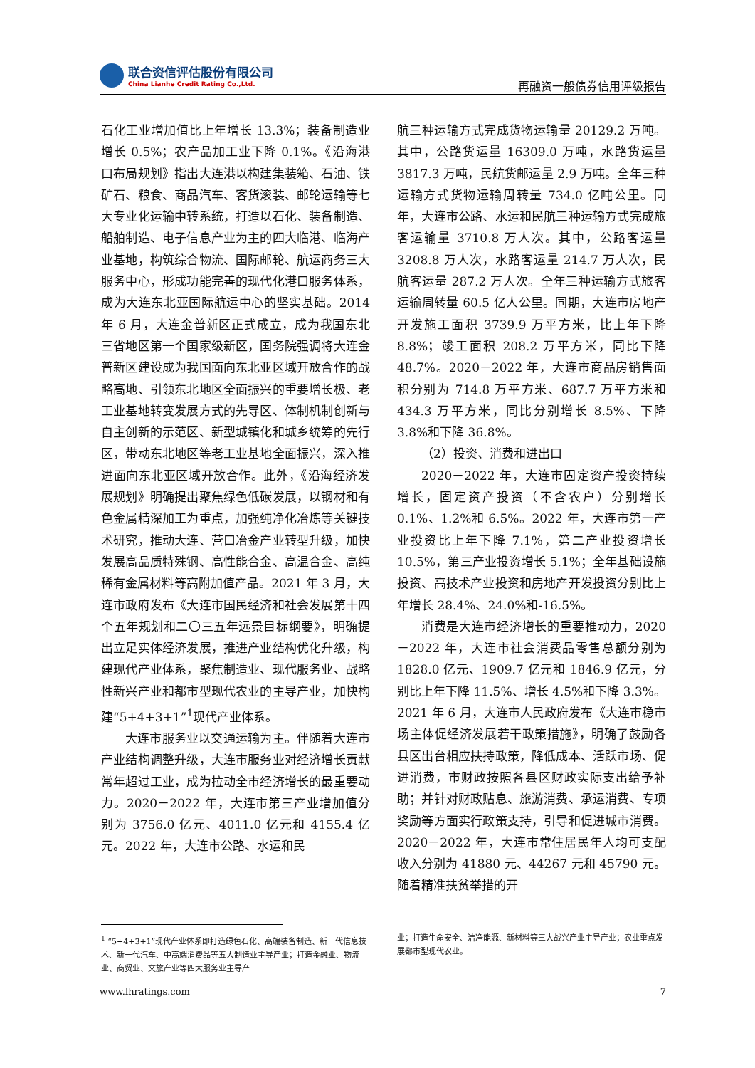联合资信评估股份有限公司
China Lianhe Credit Rating Co.,Ltd.
再融资一般债券信用评级报告
石化工业增加值比上年增长 13.3%；装备制造业增长 0.5%；农产品加工业下降 0.1%。《沿海港口布局规划》指出大连港以构建集装箱、石油、铁矿石、粮食、商品汽车、客货滚装、邮轮运输等七大专业化运输中转系统，打造以石化、装备制造、船舶制造、电子信息产业为主的四大临港、临海产业基地，构筑综合物流、国际邮轮、航运商务三大服务中心，形成功能完善的现代化港口服务体系，成为大连东北亚国际航运中心的坚实基础。2014 年 6 月，大连金普新区正式成立，成为我国东北三省地区第一个国家级新区，国务院强调将大连金普新区建设成为我国面向东北亚区域开放合作的战略高地、引领东北地区全面振兴的重要增长极、老工业基地转变发展方式的先导区、体制机制创新与自主创新的示范区、新型城镇化和城乡统筹的先行区，带动东北地区等老工业基地全面振兴，深入推进面向东北亚区域开放合作。此外，《沿海经济发展规划》明确提出聚焦绿色低碳发展，以钢材和有色金属精深加工为重点，加强纯净化冶炼等关键技术研究，推动大连、营口冶金产业转型升级，加快发展高品质特殊钢、高性能合金、高温合金、高纯稀有金属材料等高附加值产品。2021 年 3 月，大连市政府发布《大连市国民经济和社会发展第十四个五年规划和二〇三五年远景目标纲要》，明确提出立足实体经济发展，推进产业结构优化升级，构建现代产业体系，聚焦制造业、现代服务业、战略性新兴产业和都市型现代农业的主导产业，加快构建“5+4+3+1”<sup>1</sup>现代产业体系。
大连市服务业以交通运输为主。伴随着大连市产业结构调整升级，大连市服务业对经济增长贡献常年超过工业，成为拉动全市经济增长的最重要动力。2020－2022 年，大连市第三产业增加值分别为 3756.0 亿元、4011.0 亿元和 4155.4 亿元。2022 年，大连市公路、水运和民
航三种运输方式完成货物运输量 20129.2 万吨。其中，公路货运量 16309.0 万吨，水路货运量 3817.3 万吨，民航货邮运量 2.9 万吨。全年三种运输方式货物运输周转量 734.0 亿吨公里。同年，大连市公路、水运和民航三种运输方式完成旅客运输量 3710.8 万人次。其中，公路客运量 3208.8 万人次，水路客运量 214.7 万人次，民航客运量 287.2 万人次。全年三种运输方式旅客运输周转量 60.5 亿人公里。同期，大连市房地产开发施工面积 3739.9 万平方米，比上年下降 8.8%；竣工面积 208.2 万平方米，同比下降 48.7%。2020－2022 年，大连市商品房销售面积分别为 714.8 万平方米、687.7 万平方米和 434.3 万平方米，同比分别增长 8.5%、下降 3.8%和下降 36.8%。
（2）投资、消费和进出口
2020－2022 年，大连市固定资产投资持续增长，固定资产投资（不含农户）分别增长 0.1%、1.2%和 6.5%。2022 年，大连市第一产业投资比上年下降 7.1%，第二产业投资增长 10.5%，第三产业投资增长 5.1%；全年基础设施投资、高技术产业投资和房地产开发投资分别比上年增长 28.4%、24.0%和-16.5%。
消费是大连市经济增长的重要推动力，2020－2022 年，大连市社会消费品零售总额分别为 1828.0 亿元、1909.7 亿元和 1846.9 亿元，分别比上年下降 11.5%、增长 4.5%和下降 3.3%。2021 年 6 月，大连市人民政府发布《大连市稳市场主体促经济发展若干政策措施》，明确了鼓励各县区出台相应扶持政策，降低成本、活跃市场、促进消费，市财政按照各县区财政实际支出给予补助；并针对财政贴息、旅游消费、承运消费、专项奖励等方面实行政策支持，引导和促进城市消费。2020－2022 年，大连市常住居民年人均可支配收入分别为 41880 元、44267 元和 45790 元。随着精准扶贫举措的开
<sup>1</sup> “5+4+3+1”现代产业体系即打造绿色石化、高端装备制造、新一代信息技术、新一代汽车、中高端消费品等五大制造业主导产业；打造金融业、物流业、商贸业、文旅产业等四大服务业主导产
业；打造生命安全、洁净能源、新材料等三大战兴产业主导产业；农业重点发展都市型现代农业。
www.lhratings.com 7